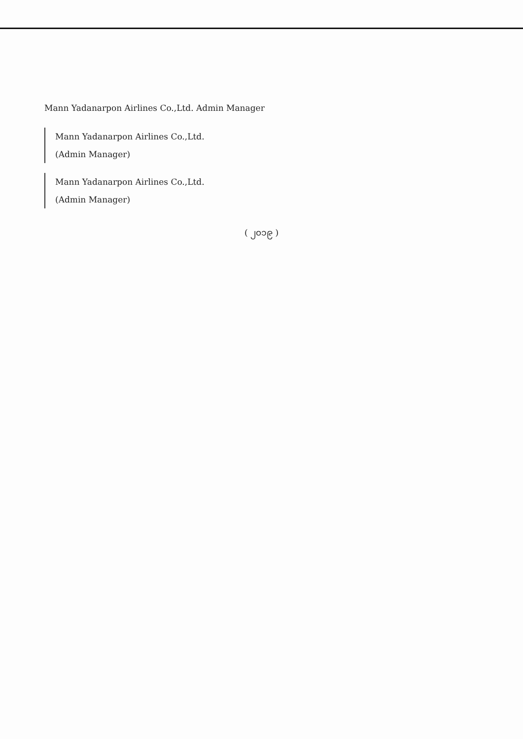Mann Yadanarpon Airlines Co.,Ltd. Admin Manager
Mann Yadanarpon Airlines Co.,Ltd.
(Admin Manager)
Mann Yadanarpon Airlines Co.,Ltd.
(Admin Manager)
( ၂၀၁၉ )